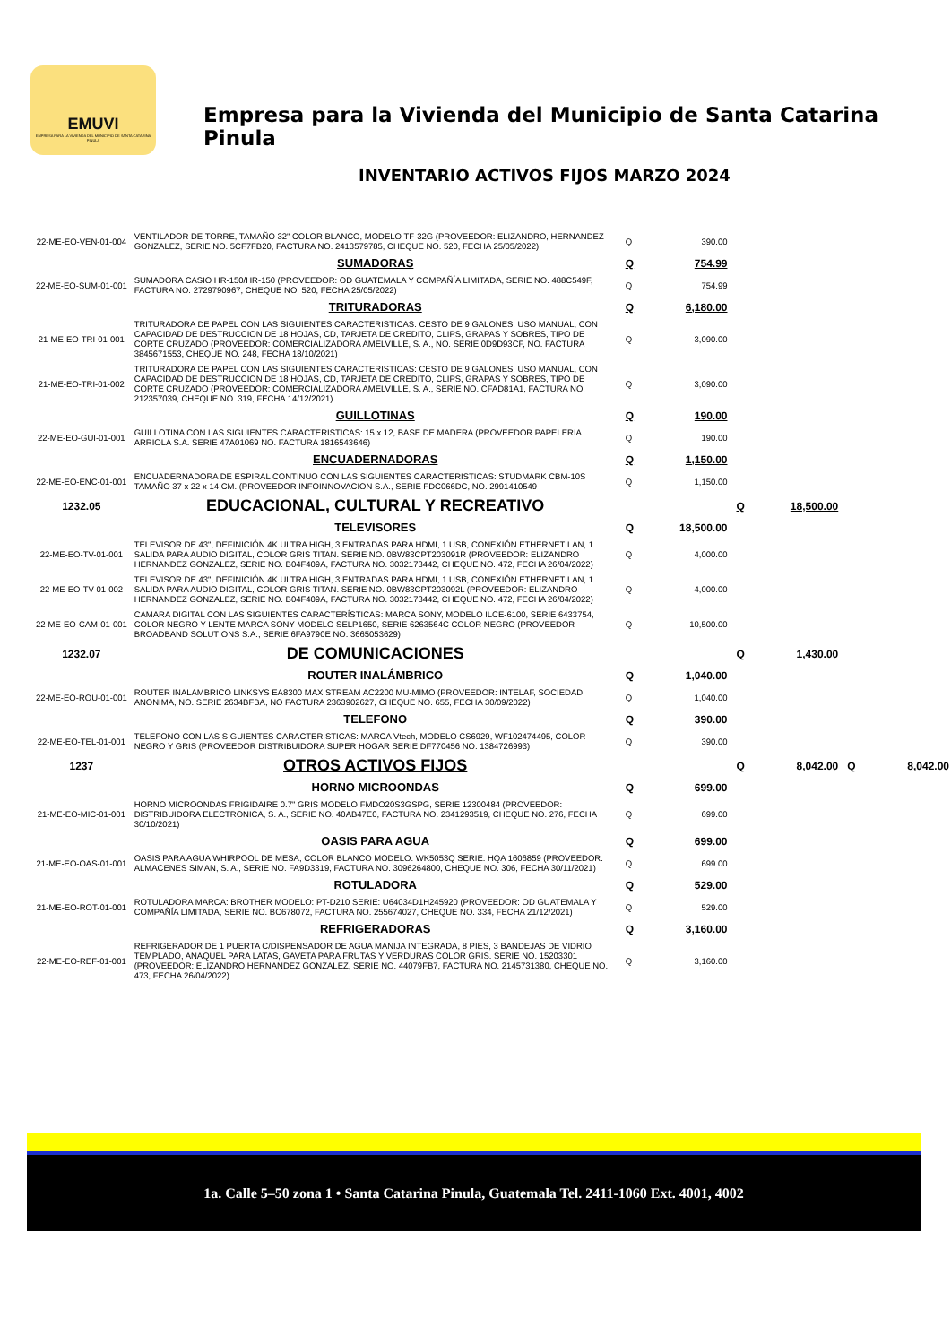EMUVI
EMPRESA PARA LA VIVIENDA DEL MUNICIPIO DE SANTA CATARINA PINULA
Empresa para la Vivienda del Municipio de Santa Catarina Pinula
INVENTARIO ACTIVOS FIJOS MARZO 2024
| 22-ME-EO-VEN-01-004 | VENTILADOR DE TORRE, TAMAÑO 32" COLOR BLANCO, MODELO TF-32G (PROVEEDOR: ELIZANDRO, HERNANDEZ GONZALEZ, SERIE NO. 5CF7FB20, FACTURA NO. 2413579785, CHEQUE NO. 520, FECHA 25/05/2022) | Q | 390.00 | | | | |
| | SUMADORAS | Q | 754.99 | | | | |
| 22-ME-EO-SUM-01-001 | SUMADORA CASIO HR-150/HR-150 (PROVEEDOR: OD GUATEMALA Y COMPAÑÍA LIMITADA, SERIE NO. 488C549F, FACTURA NO. 2729790967, CHEQUE NO. 520, FECHA 25/05/2022) | Q | 754.99 | | | | |
| | TRITURADORAS | Q | 6,180.00 | | | | |
| 21-ME-EO-TRI-01-001 | TRITURADORA DE PAPEL CON LAS SIGUIENTES CARACTERISTICAS: CESTO DE 9 GALONES, USO MANUAL, CON CAPACIDAD DE DESTRUCCION DE 18 HOJAS, CD, TARJETA DE CREDITO, CLIPS, GRAPAS Y SOBRES, TIPO DE CORTE CRUZADO (PROVEEDOR: COMERCIALIZADORA AMELVILLE, S. A., NO. SERIE 0D9D93CF, NO. FACTURA 3845671553, CHEQUE NO. 248, FECHA 18/10/2021) | Q | 3,090.00 | | | | |
| 21-ME-EO-TRI-01-002 | TRITURADORA DE PAPEL CON LAS SIGUIENTES CARACTERISTICAS: CESTO DE 9 GALONES, USO MANUAL, CON CAPACIDAD DE DESTRUCCION DE 18 HOJAS, CD, TARJETA DE CREDITO, CLIPS, GRAPAS Y SOBRES, TIPO DE CORTE CRUZADO (PROVEEDOR: COMERCIALIZADORA AMELVILLE, S. A., SERIE NO. CFAD81A1, FACTURA NO. 212357039, CHEQUE NO. 319, FECHA 14/12/2021) | Q | 3,090.00 | | | | |
| | GUILLOTINAS | Q | 190.00 | | | | |
| 22-ME-EO-GUI-01-001 | GUILLOTINA CON LAS SIGUIENTES CARACTERISTICAS: 15 x 12, BASE DE MADERA (PROVEEDOR PAPELERIA ARRIOLA S.A. SERIE 47A01069 NO. FACTURA 1816543646) | Q | 190.00 | | | | |
| | ENCUADERNADORAS | Q | 1,150.00 | | | | |
| 22-ME-EO-ENC-01-001 | ENCUADERNADORA DE ESPIRAL CONTINUO CON LAS SIGUIENTES CARACTERISTICAS: STUDMARK CBM-10S TAMAÑO 37 x 22 x 14 CM. (PROVEEDOR INFOINNOVACION S.A., SERIE FDC066DC, NO. 2991410549 | Q | 1,150.00 | | | | |
| 1232.05 | EDUCACIONAL, CULTURAL Y RECREATIVO | | | Q | 18,500.00 | | |
| | TELEVISORES | Q | 18,500.00 | | | | |
| 22-ME-EO-TV-01-001 | TELEVISOR DE 43", DEFINICIÓN 4K ULTRA HIGH, 3 ENTRADAS PARA HDMI, 1 USB, CONEXIÓN ETHERNET LAN, 1 SALIDA PARA AUDIO DIGITAL, COLOR GRIS TITAN. SERIE NO. 0BW83CPT203091R (PROVEEDOR: ELIZANDRO HERNANDEZ GONZALEZ, SERIE NO. B04F409A, FACTURA NO. 3032173442, CHEQUE NO. 472, FECHA 26/04/2022) | Q | 4,000.00 | | | | |
| 22-ME-EO-TV-01-002 | TELEVISOR DE 43", DEFINICIÓN 4K ULTRA HIGH, 3 ENTRADAS PARA HDMI, 1 USB, CONEXIÓN ETHERNET LAN, 1 SALIDA PARA AUDIO DIGITAL, COLOR GRIS TITAN. SERIE NO. 0BW83CPT203092L (PROVEEDOR: ELIZANDRO HERNANDEZ GONZALEZ, SERIE NO. B04F409A, FACTURA NO. 3032173442, CHEQUE NO. 472, FECHA 26/04/2022) | Q | 4,000.00 | | | | |
| 22-ME-EO-CAM-01-001 | CAMARA DIGITAL CON LAS SIGUIENTES CARACTERÍSTICAS: MARCA SONY, MODELO ILCE-6100, SERIE 6433754, COLOR NEGRO Y LENTE MARCA SONY MODELO SELP1650, SERIE 6263564C COLOR NEGRO (PROVEEDOR BROADBAND SOLUTIONS S.A., SERIE 6FA9790E NO. 3665053629) | Q | 10,500.00 | | | | |
| 1232.07 | DE COMUNICACIONES | | | Q | 1,430.00 | | |
| | ROUTER INALÁMBRICO | Q | 1,040.00 | | | | |
| 22-ME-EO-ROU-01-001 | ROUTER INALAMBRICO LINKSYS EA8300 MAX STREAM AC2200 MU-MIMO (PROVEEDOR: INTELAF, SOCIEDAD ANONIMA, NO. SERIE 2634BFBA, NO FACTURA 2363902627, CHEQUE NO. 655, FECHA 30/09/2022) | Q | 1,040.00 | | | | |
| | TELEFONO | Q | 390.00 | | | | |
| 22-ME-EO-TEL-01-001 | TELEFONO CON LAS SIGUIENTES CARACTERISTICAS: MARCA Vtech, MODELO CS6929, WF102474495, COLOR NEGRO Y GRIS (PROVEEDOR DISTRIBUIDORA SUPER HOGAR SERIE DF770456 NO. 1384726993) | Q | 390.00 | | | | |
| 1237 | OTROS ACTIVOS FIJOS | | | Q | 8,042.00 | Q | 8,042.00 |
| | HORNO MICROONDAS | Q | 699.00 | | | | |
| 21-ME-EO-MIC-01-001 | HORNO MICROONDAS FRIGIDAIRE 0.7" GRIS MODELO FMDO20S3GSPG, SERIE 12300484 (PROVEEDOR: DISTRIBUIDORA ELECTRONICA, S. A., SERIE NO. 40AB47E0, FACTURA NO. 2341293519, CHEQUE NO. 276, FECHA 30/10/2021) | Q | 699.00 | | | | |
| | OASIS PARA AGUA | Q | 699.00 | | | | |
| 21-ME-EO-OAS-01-001 | OASIS PARA AGUA WHIRPOOL DE MESA, COLOR BLANCO MODELO: WK5053Q SERIE: HQA 1606859 (PROVEEDOR: ALMACENES SIMAN, S. A., SERIE NO. FA9D3319, FACTURA NO. 3096264800, CHEQUE NO. 306, FECHA 30/11/2021) | Q | 699.00 | | | | |
| | ROTULADORA | Q | 529.00 | | | | |
| 21-ME-EO-ROT-01-001 | ROTULADORA MARCA: BROTHER MODELO: PT-D210 SERIE: U64034D1H245920 (PROVEEDOR: OD GUATEMALA Y COMPAÑÍA LIMITADA, SERIE NO. BC678072, FACTURA NO. 255674027, CHEQUE NO. 334, FECHA 21/12/2021) | Q | 529.00 | | | | |
| | REFRIGERADORAS | Q | 3,160.00 | | | | |
| 22-ME-EO-REF-01-001 | REFRIGERADOR DE 1 PUERTA C/DISPENSADOR DE AGUA MANIJA INTEGRADA, 8 PIES, 3 BANDEJAS DE VIDRIO TEMPLADO, ANAQUEL PARA LATAS, GAVETA PARA FRUTAS Y VERDURAS COLOR GRIS. SERIE NO. 15203301 (PROVEEDOR: ELIZANDRO HERNANDEZ GONZALEZ, SERIE NO. 44079FB7, FACTURA NO. 2145731380, CHEQUE NO. 473, FECHA 26/04/2022) | Q | 3,160.00 | | | | |
1a. Calle 5–50 zona 1 • Santa Catarina Pinula, Guatemala Tel. 2411-1060 Ext. 4001, 4002